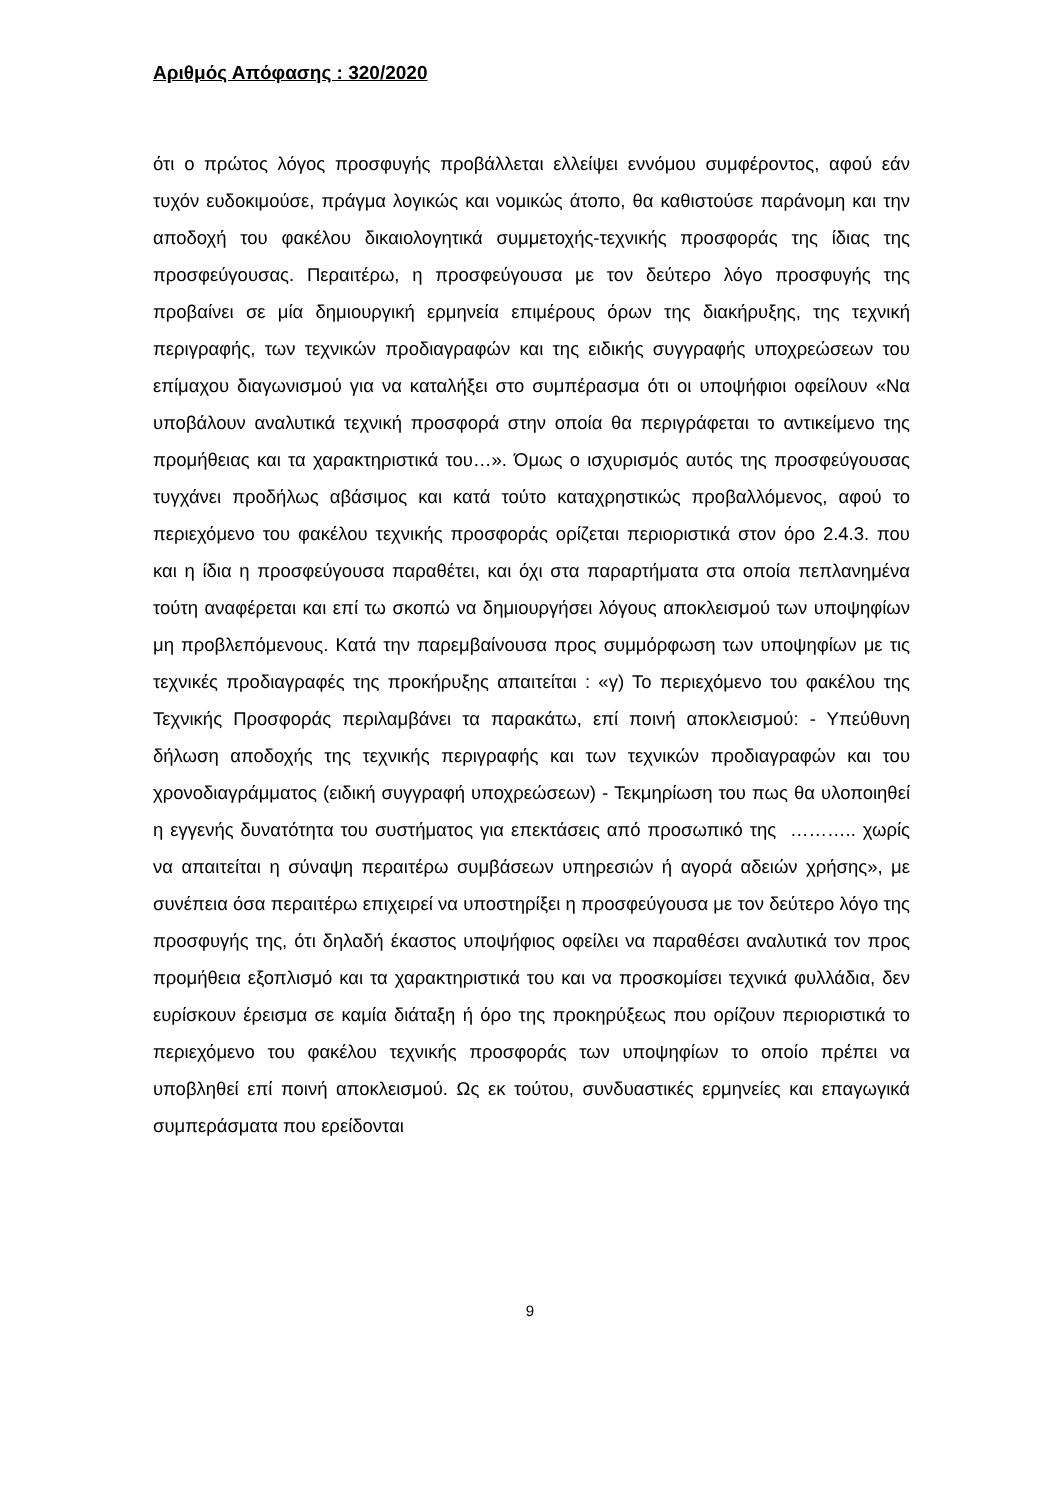Αριθμός Απόφασης : 320/2020
ότι ο πρώτος λόγος προσφυγής προβάλλεται ελλείψει εννόμου συμφέροντος, αφού εάν τυχόν ευδοκιμούσε, πράγμα λογικώς και νομικώς άτοπο, θα καθιστούσε παράνομη και την αποδοχή του φακέλου δικαιολογητικά συμμετοχής-τεχνικής προσφοράς της ίδιας της προσφεύγουσας. Περαιτέρω, η προσφεύγουσα με τον δεύτερο λόγο προσφυγής της προβαίνει σε μία δημιουργική ερμηνεία επιμέρους όρων της διακήρυξης, της τεχνική περιγραφής, των τεχνικών προδιαγραφών και της ειδικής συγγραφής υποχρεώσεων του επίμαχου διαγωνισμού για να καταλήξει στο συμπέρασμα ότι οι υποψήφιοι οφείλουν «Να υποβάλουν αναλυτικά τεχνική προσφορά στην οποία θα περιγράφεται το αντικείμενο της προμήθειας και τα χαρακτηριστικά του…». Όμως ο ισχυρισμός αυτός της προσφεύγουσας τυγχάνει προδήλως αβάσιμος και κατά τούτο καταχρηστικώς προβαλλόμενος, αφού το περιεχόμενο του φακέλου τεχνικής προσφοράς ορίζεται περιοριστικά στον όρο 2.4.3. που και η ίδια η προσφεύγουσα παραθέτει, και όχι στα παραρτήματα στα οποία πεπλανημένα τούτη αναφέρεται και επί τω σκοπώ να δημιουργήσει λόγους αποκλεισμού των υποψηφίων μη προβλεπόμενους. Κατά την παρεμβαίνουσα προς συμμόρφωση των υποψηφίων με τις τεχνικές προδιαγραφές της προκήρυξης απαιτείται : «γ) Το περιεχόμενο του φακέλου της Τεχνικής Προσφοράς περιλαμβάνει τα παρακάτω, επί ποινή αποκλεισμού: - Υπεύθυνη δήλωση αποδοχής της τεχνικής περιγραφής και των τεχνικών προδιαγραφών και του χρονοδιαγράμματος (ειδική συγγραφή υποχρεώσεων) - Τεκμηρίωση του πως θα υλοποιηθεί η εγγενής δυνατότητα του συστήματος για επεκτάσεις από προσωπικό της ……….. χωρίς να απαιτείται η σύναψη περαιτέρω συμβάσεων υπηρεσιών ή αγορά αδειών χρήσης», με συνέπεια όσα περαιτέρω επιχειρεί να υποστηρίξει η προσφεύγουσα με τον δεύτερο λόγο της προσφυγής της, ότι δηλαδή έκαστος υποψήφιος οφείλει να παραθέσει αναλυτικά τον προς προμήθεια εξοπλισμό και τα χαρακτηριστικά του και να προσκομίσει τεχνικά φυλλάδια, δεν ευρίσκουν έρεισμα σε καμία διάταξη ή όρο της προκηρύξεως που ορίζουν περιοριστικά το περιεχόμενο του φακέλου τεχνικής προσφοράς των υποψηφίων το οποίο πρέπει να υποβληθεί επί ποινή αποκλεισμού. Ως εκ τούτου, συνδυαστικές ερμηνείες και επαγωγικά συμπεράσματα που ερείδονται
9